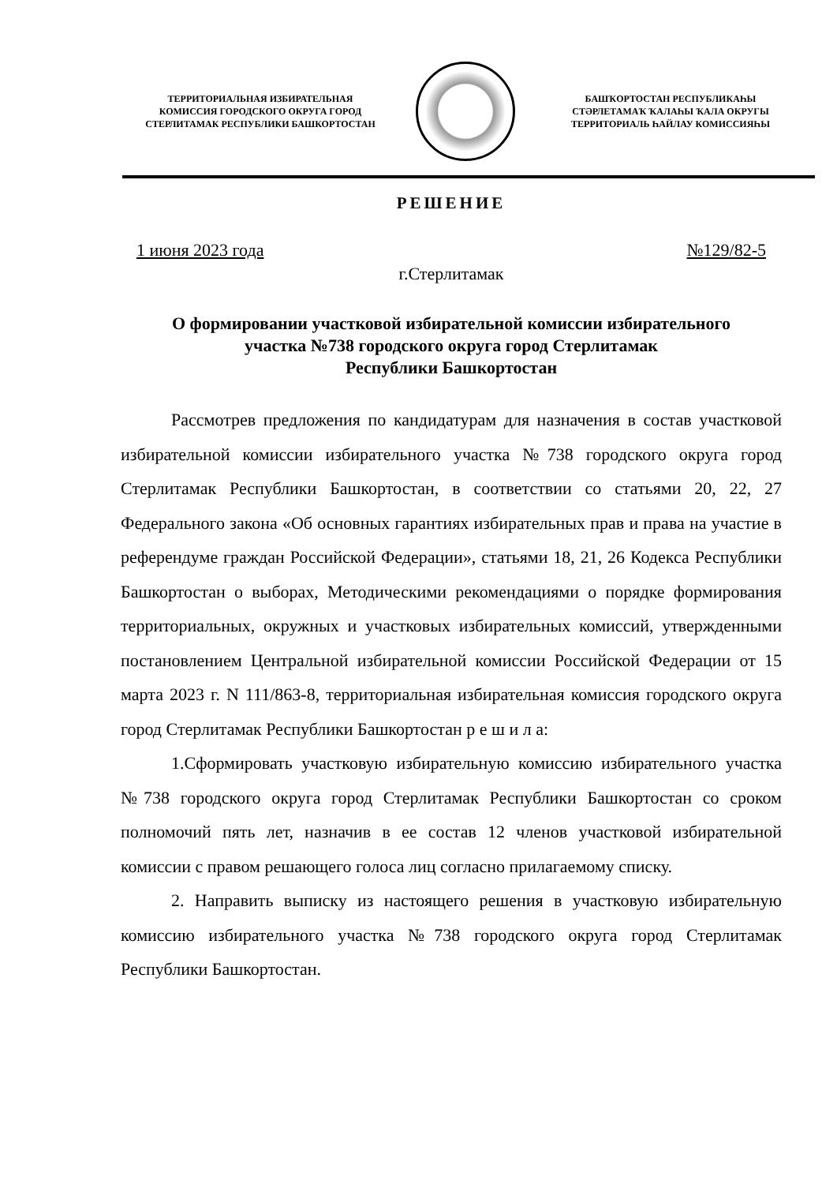ТЕРРИТОРИАЛЬНАЯ ИЗБИРАТЕЛЬНАЯ
КОМИССИЯ ГОРОДСКОГО ОКРУГА ГОРОД
СТЕРЛИТАМАК РЕСПУБЛИКИ БАШКОРТОСТАН
БАШҠОРТОСТАН РЕСПУБЛИКАҺЫ
СТӘРЛЕТАМАҠ ҠАЛАҺЫ ҠАЛА ОКРУГЫ
ТЕРРИТОРИАЛЬ ҺАЙЛАУ КОМИССИЯҺЫ
РЕШЕНИЕ
1 июня 2023 года №129/82-5
г.Стерлитамак
О формировании участковой избирательной комиссии избирательного
участка №738 городского округа город Стерлитамак
Республики Башкортостан
Рассмотрев предложения по кандидатурам для назначения в состав участковой избирательной комиссии избирательного участка №738 городского округа город Стерлитамак Республики Башкортостан, в соответствии со статьями 20, 22, 27 Федерального закона «Об основных гарантиях избирательных прав и права на участие в референдуме граждан Российской Федерации», статьями 18, 21, 26 Кодекса Республики Башкортостан о выборах, Методическими рекомендациями о порядке формирования территориальных, окружных и участковых избирательных комиссий, утвержденными постановлением Центральной избирательной комиссии Российской Федерации от 15 марта 2023 г. N 111/863-8, территориальная избирательная комиссия городского округа город Стерлитамак Республики Башкортостан р е ш и л а:
1.Сформировать участковую избирательную комиссию избирательного участка №738 городского округа город Стерлитамак Республики Башкортостан со сроком полномочий пять лет, назначив в ее состав 12 членов участковой избирательной комиссии с правом решающего голоса лиц согласно прилагаемому списку.
2. Направить выписку из настоящего решения в участковую избирательную комиссию избирательного участка №738 городского округа город Стерлитамак Республики Башкортостан.